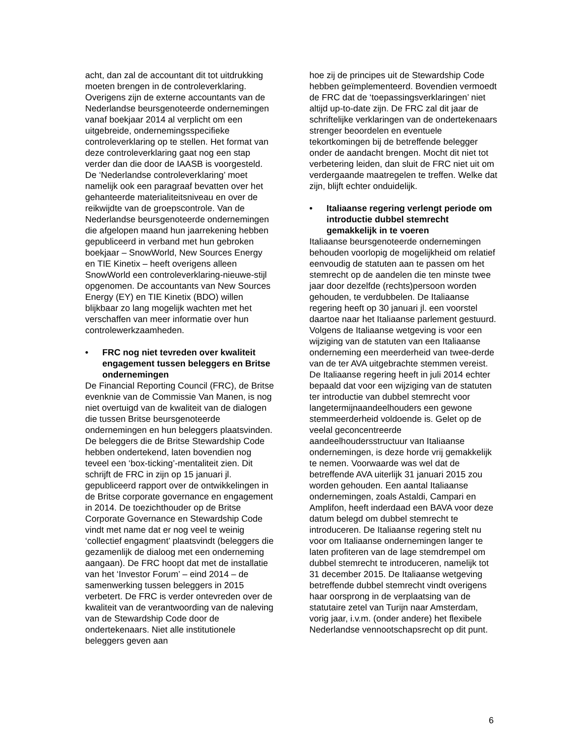acht, dan zal de accountant dit tot uitdrukking moeten brengen in de controleverklaring. Overigens zijn de externe accountants van de Nederlandse beursgenoteerde ondernemingen vanaf boekjaar 2014 al verplicht om een uitgebreide, ondernemingsspecifieke controleverklaring op te stellen. Het format van deze controleverklaring gaat nog een stap verder dan die door de IAASB is voorgesteld. De ‘Nederlandse controleverklaring’ moet namelijk ook een paragraaf bevatten over het gehanteerde materialiteitsniveau en over de reikwijdte van de groepscontrole. Van de Nederlandse beursgenoteerde ondernemingen die afgelopen maand hun jaarrekening hebben gepubliceerd in verband met hun gebroken boekjaar – SnowWorld, New Sources Energy en TIE Kinetix – heeft overigens alleen SnowWorld een controleverklaring-nieuwe-stijl opgenomen. De accountants van New Sources Energy (EY) en TIE Kinetix (BDO) willen blijkbaar zo lang mogelijk wachten met het verschaffen van meer informatie over hun controlewerkzaamheden.
• FRC nog niet tevreden over kwaliteit engagement tussen beleggers en Britse ondernemingen
De Financial Reporting Council (FRC), de Britse evenknie van de Commissie Van Manen, is nog niet overtuigd van de kwaliteit van de dialogen die tussen Britse beursgenoteerde ondernemingen en hun beleggers plaatsvinden. De beleggers die de Britse Stewardship Code hebben ondertekend, laten bovendien nog teveel een ‘box-ticking’-mentaliteit zien. Dit schrijft de FRC in zijn op 15 januari jl. gepubliceerd rapport over de ontwikkelingen in de Britse corporate governance en engagement in 2014. De toezichthouder op de Britse Corporate Governance en Stewardship Code vindt met name dat er nog veel te weinig ‘collectief engagment’ plaatsvindt (beleggers die gezamenlijk de dialoog met een onderneming aangaan). De FRC hoopt dat met de installatie van het ‘Investor Forum’ – eind 2014 – de samenwerking tussen beleggers in 2015 verbetert. De FRC is verder ontevreden over de kwaliteit van de verantwoording van de naleving van de Stewardship Code door de ondertekenaars. Niet alle institutionele beleggers geven aan
hoe zij de principes uit de Stewardship Code hebben geïmplementeerd. Bovendien vermoedt de FRC dat de ‘toepassingsverklaringen’ niet altijd up-to-date zijn. De FRC zal dit jaar de schriftelijke verklaringen van de ondertekenaars strenger beoordelen en eventuele tekortkomingen bij de betreffende belegger onder de aandacht brengen. Mocht dit niet tot verbetering leiden, dan sluit de FRC niet uit om verdergaande maatregelen te treffen. Welke dat zijn, blijft echter onduidelijk.
• Italiaanse regering verlengt periode om introductie dubbel stemrecht gemakkelijk in te voeren
Italiaanse beursgenoteerde ondernemingen behouden voorlopig de mogelijkheid om relatief eenvoudig de statuten aan te passen om het stemrecht op de aandelen die ten minste twee jaar door dezelfde (rechts)persoon worden gehouden, te verdubbelen. De Italiaanse regering heeft op 30 januari jl. een voorstel daartoe naar het Italiaanse parlement gestuurd. Volgens de Italiaanse wetgeving is voor een wijziging van de statuten van een Italiaanse onderneming een meerderheid van twee-derde van de ter AVA uitgebrachte stemmen vereist. De Italiaanse regering heeft in juli 2014 echter bepaald dat voor een wijziging van de statuten ter introductie van dubbel stemrecht voor langetermijnaandeelhouders een gewone stemmeerderheid voldoende is. Gelet op de veelal geconcentreerde aandeelhoudersstructuur van Italiaanse ondernemingen, is deze horde vrij gemakkelijk te nemen. Voorwaarde was wel dat de betreffende AVA uiterlijk 31 januari 2015 zou worden gehouden. Een aantal Italiaanse ondernemingen, zoals Astaldi, Campari en Amplifon, heeft inderdaad een BAVA voor deze datum belegd om dubbel stemrecht te introduceren. De Italiaanse regering stelt nu voor om Italiaanse ondernemingen langer te laten profiteren van de lage stemdrempel om dubbel stemrecht te introduceren, namelijk tot 31 december 2015. De Italiaanse wetgeving betreffende dubbel stemrecht vindt overigens haar oorsprong in de verplaatsing van de statutaire zetel van Turijn naar Amsterdam, vorig jaar, i.v.m. (onder andere) het flexibele Nederlandse vennootschapsrecht op dit punt.
6